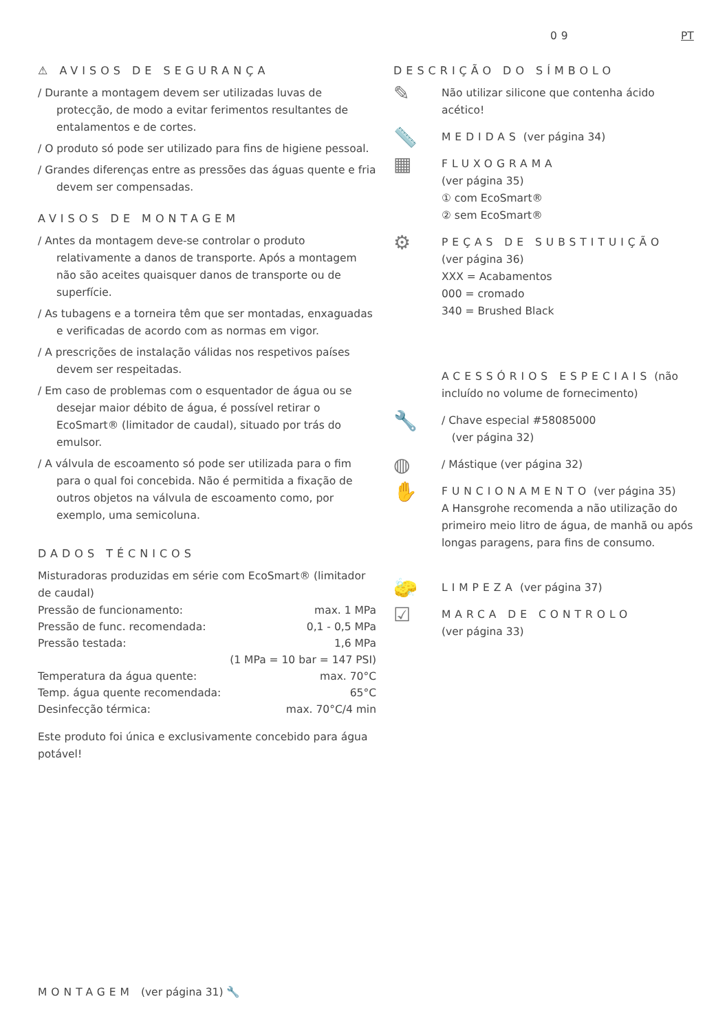09 PT
⚠ AVISOS DE SEGURANÇA
/ Durante a montagem devem ser utilizadas luvas de protecção, de modo a evitar ferimentos resultantes de entalamentos e de cortes.
/ O produto só pode ser utilizado para fins de higiene pessoal.
/ Grandes diferenças entre as pressões das águas quente e fria devem ser compensadas.
AVISOS DE MONTAGEM
/ Antes da montagem deve-se controlar o produto relativamente a danos de transporte. Após a montagem não são aceites quaisquer danos de transporte ou de superfície.
/ As tubagens e a torneira têm que ser montadas, enxaguadas e verificadas de acordo com as normas em vigor.
/ A prescrições de instalação válidas nos respetivos países devem ser respeitadas.
/ Em caso de problemas com o esquentador de água ou se desejar maior débito de água, é possível retirar o EcoSmart® (limitador de caudal), situado por trás do emulsor.
/ A válvula de escoamento só pode ser utilizada para o fim para o qual foi concebida. Não é permitida a fixação de outros objetos na válvula de escoamento como, por exemplo, uma semicoluna.
DADOS TÉCNICOS
Misturadoras produzidas em série com EcoSmart® (limitador de caudal)
| Pressão de funcionamento: | max. 1 MPa |
| Pressão de func. recomendada: | 0,1 - 0,5 MPa |
| Pressão testada: | 1,6 MPa |
| | (1 MPa = 10 bar = 147 PSI) |
| Temperatura da água quente: | max. 70°C |
| Temp. água quente recomendada: | 65°C |
| Desinfecção térmica: | max. 70°C/4 min |
Este produto foi única e exclusivamente concebido para água potável!
DESCRIÇÃO DO SÍMBOLO
✎
Não utilizar silicone que contenha ácido acético!
📏
MEDIDAS (ver página 34)
▦
FLUXOGRAMA
(ver página 35)
① com EcoSmart®
② sem EcoSmart®
⚙
PEÇAS DE SUBSTITUIÇÃO
(ver página 36)
XXX = Acabamentos
000 = cromado
340 = Brushed Black
ACESSÓRIOS ESPECIAIS (não incluído no volume de fornecimento)
🔧
/ Chave especial #58085000
(ver página 32)
◍
/ Mástique (ver página 32)
✋
FUNCIONAMENTO (ver página 35)
A Hansgrohe recomenda a não utilização do primeiro meio litro de água, de manhã ou após longas paragens, para fins de consumo.
🧽
LIMPEZA (ver página 37)
☑
MARCA DE CONTROLO
(ver página 33)
MONTAGEM (ver página 31) 🔧